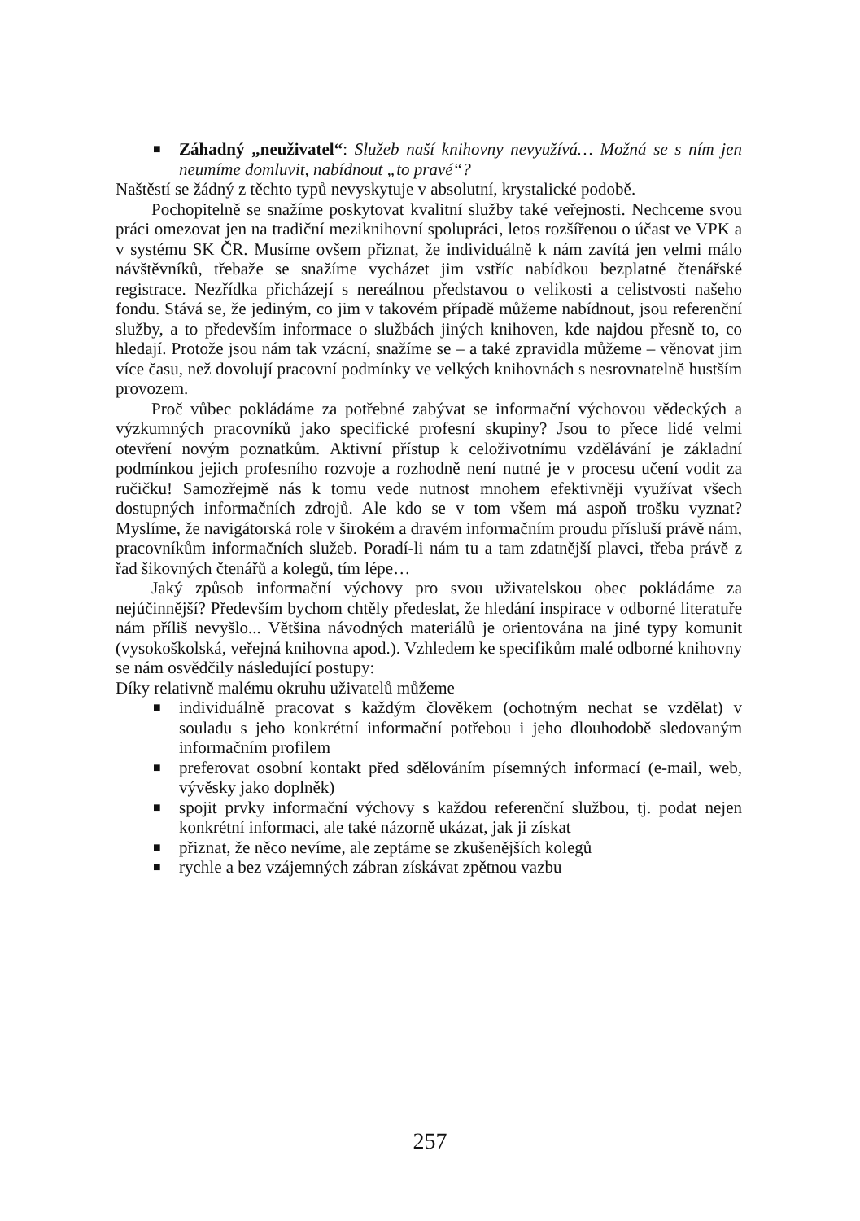■ Záhadný „neuživatel“: Služeb naší knihovny nevyužívá… Možná se s ním jen neumíme domluvit, nabídnout „to pravé“?
Naštěstí se žádný z těchto typů nevyskytuje v absolutní, krystalické podobě.
Pochopitelně se snažíme poskytovat kvalitní služby také veřejnosti. Nechceme svou práci omezovat jen na tradiční meziknihovní spolupráci, letos rozšířenou o účast ve VPK a v systému SK ČR. Musíme ovšem přiznat, že individuálně k nám zavítá jen velmi málo návštěvníků, třebaže se snažíme vycházet jim vstříc nabídkou bezplatné čtenářské registrace. Nezřídka přicházejí s nereálnou představou o velikosti a celistvosti našeho fondu. Stává se, že jediným, co jim v takovém případě můžeme nabídnout, jsou referenční služby, a to především informace o službách jiných knihoven, kde najdou přesně to, co hledají. Protože jsou nám tak vzácní, snažíme se – a také zpravidla můžeme – věnovat jim více času, než dovolují pracovní podmínky ve velkých knihovnách s nesrovnatelně hustším provozem.
Proč vůbec pokládáme za potřebné zabývat se informační výchovou vědeckých a výzkumných pracovníků jako specifické profesní skupiny? Jsou to přece lidé velmi otevření novým poznatkům. Aktivní přístup k celoživotnímu vzdělávání je základní podmínkou jejich profesního rozvoje a rozhodně není nutné je v procesu učení vodit za ručičku! Samozřejmě nás k tomu vede nutnost mnohem efektivněji využívat všech dostupných informačních zdrojů. Ale kdo se v tom všem má aspoň trošku vyznat? Myslíme, že navigátorská role v širokém a dravém informačním proudu přísluší právě nám, pracovníkům informačních služeb. Poradí-li nám tu a tam zdatnější plavci, třeba právě z řad šikovných čtenářů a kolegů, tím lépe…
Jaký způsob informační výchovy pro svou uživatelskou obec pokládáme za nejúčinnější? Především bychom chtěly předeslat, že hledání inspirace v odborné literatuře nám příliš nevyšlo... Většina návodných materiálů je orientována na jiné typy komunit (vysokoškolská, veřejná knihovna apod.). Vzhledem ke specifikům malé odborné knihovny se nám osvědčily následující postupy:
Díky relativně malému okruhu uživatelů můžeme
■ individuálně pracovat s každým člověkem (ochotným nechat se vzdělat) v souladu s jeho konkrétní informační potřebou i jeho dlouhodobě sledovaným informačním profilem
■ preferovat osobní kontakt před sdělováním písemných informací (e-mail, web, vývěsky jako doplněk)
■ spojit prvky informační výchovy s každou referenční službou, tj. podat nejen konkrétní informaci, ale také názorně ukázat, jak ji získat
■ přiznat, že něco nevíme, ale zeptáme se zkušenějších kolegů
■ rychle a bez vzájemných zábran získávat zpětnou vazbu
257